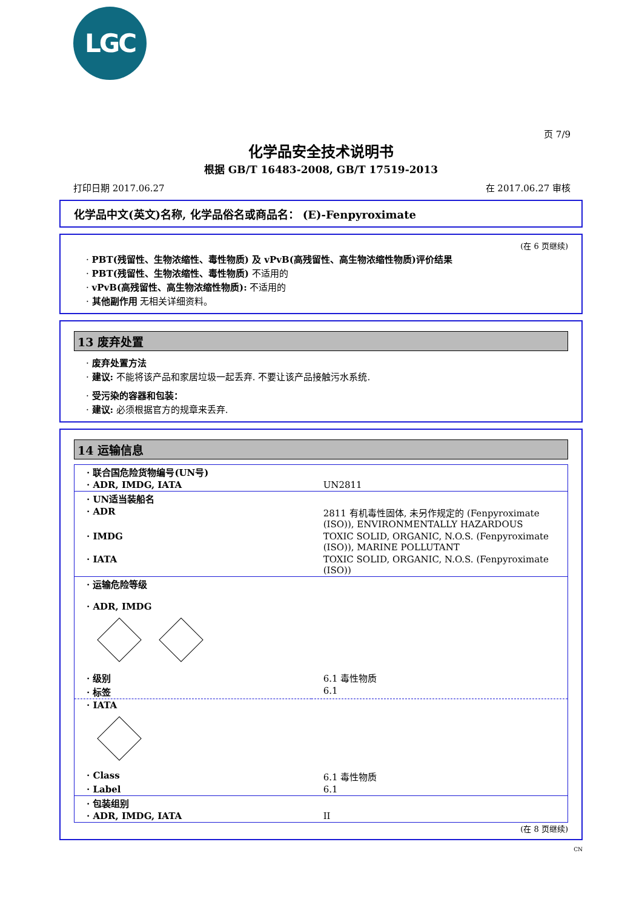LGC
页 7/9
化学品安全技术说明书
根据 GB/T 16483-2008, GB/T 17519-2013
打印日期 2017.06.27 在 2017.06.27 审核
化学品中文(英文)名称, 化学品俗名或商品名： (E)-Fenpyroximate
(在 6 页继续)
· PBT(残留性、生物浓缩性、毒性物质) 及 vPvB(高残留性、高生物浓缩性物质)评价结果
· PBT(残留性、生物浓缩性、毒性物质) 不适用的
· vPvB(高残留性、高生物浓缩性物质): 不适用的
· 其他副作用 无相关详细资料。
13 废弃处置
· 废弃处置方法
· 建议: 不能将该产品和家居垃圾一起丢弃. 不要让该产品接触污水系统.
· 受污染的容器和包装：
· 建议: 必须根据官方的规章来丢弃.
14 运输信息
| · 联合国危险货物编号(UN号) | |
| · ADR, IMDG, IATA | UN2811 |
| · UN适当装船名 | |
| · ADR | 2811 有机毒性固体, 未另作规定的 (Fenpyroximate (ISO)), ENVIRONMENTALLY HAZARDOUS |
| · IMDG | TOXIC SOLID, ORGANIC, N.O.S. (Fenpyroximate (ISO)), MARINE POLLUTANT |
| · IATA | TOXIC SOLID, ORGANIC, N.O.S. (Fenpyroximate (ISO)) |
| · 运输危险等级 · ADR, IMDG | |
| · 级别 | 6.1 毒性物质 |
| · 标签 | 6.1 |
| · IATA | |
| · Class | 6.1 毒性物质 |
| · Label | 6.1 |
| · 包装组别 | |
| · ADR, IMDG, IATA | II |
(在 8 页继续)
CN